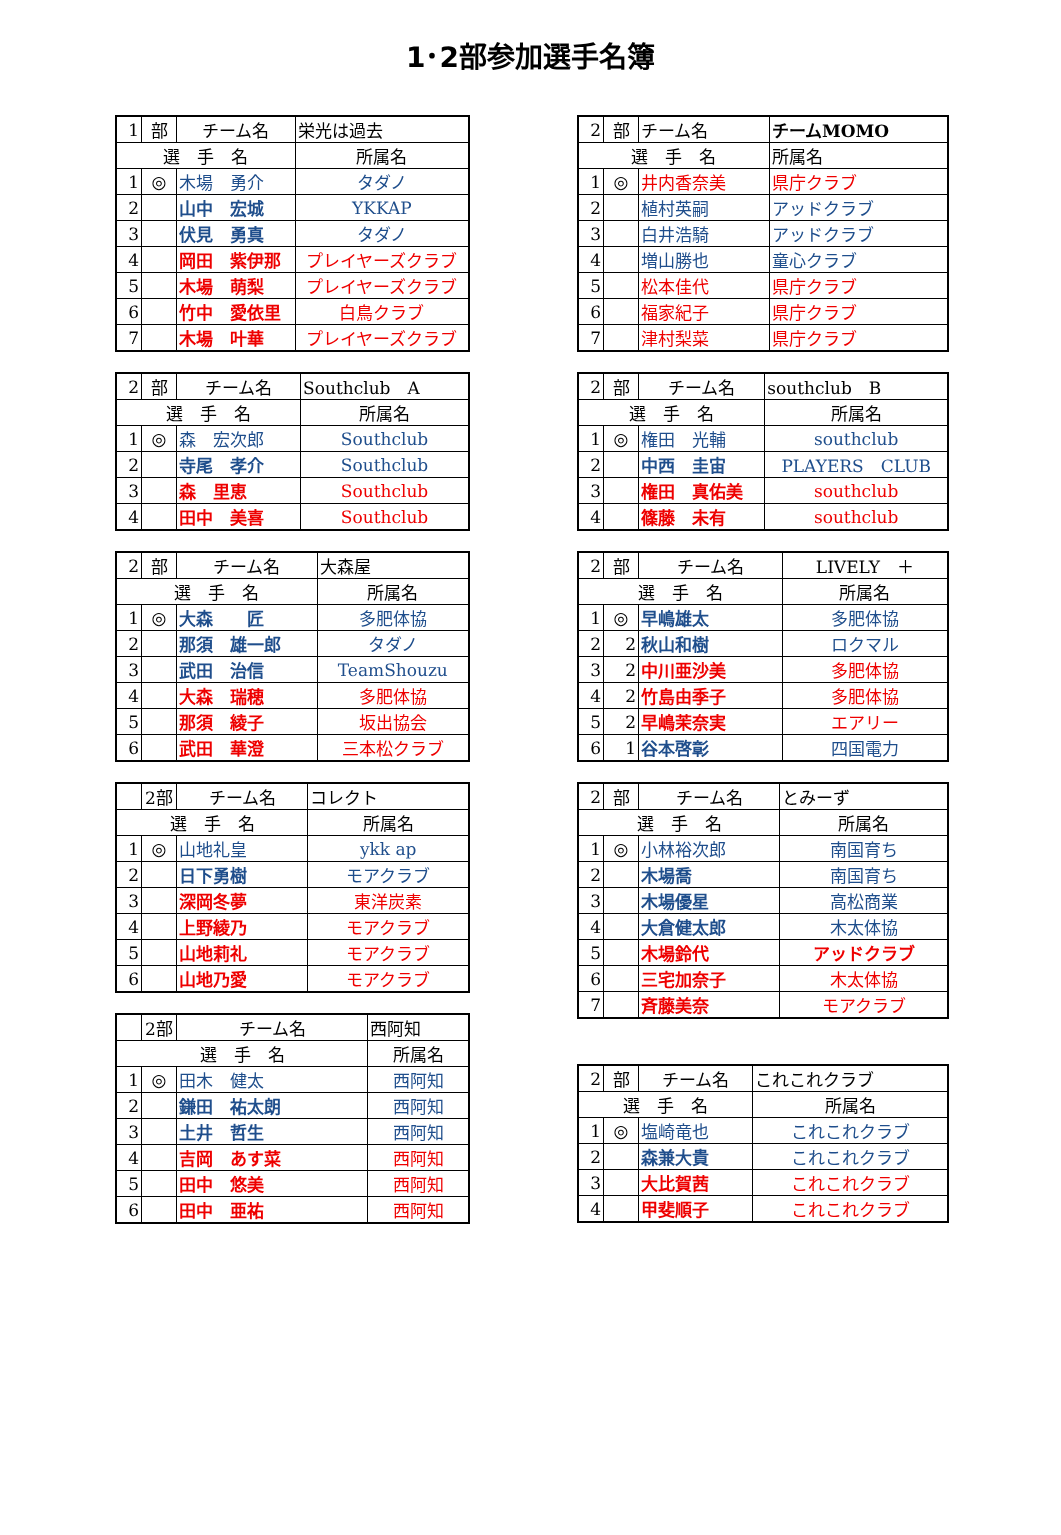1･2部参加選手名簿
| 1 | 部 | チーム名 | 栄光は過去 |
| --- | --- | --- | --- |
| 選 手 名 | | | 所属名 |
| 1 | ◎ | 木場 勇介 | タダノ |
| 2 | | 山中 宏城 | YKKAP |
| 3 | | 伏見 勇真 | タダノ |
| 4 | | 岡田 紫伊那 | プレイヤーズクラブ |
| 5 | | 木場 萌梨 | プレイヤーズクラブ |
| 6 | | 竹中 愛依里 | 白鳥クラブ |
| 7 | | 木場 叶華 | プレイヤーズクラブ |
| 2 | 部 | チーム名 | Southclub A |
| --- | --- | --- | --- |
| 選 手 名 | | | 所属名 |
| 1 | ◎ | 森 宏次郎 | Southclub |
| 2 | | 寺尾 孝介 | Southclub |
| 3 | | 森 里恵 | Southclub |
| 4 | | 田中 美喜 | Southclub |
| 2 | 部 | チーム名 | 大森屋 |
| --- | --- | --- | --- |
| 選 手 名 | | | 所属名 |
| 1 | ◎ | 大森 匠 | 多肥体協 |
| 2 | | 那須 雄一郎 | タダノ |
| 3 | | 武田 治信 | TeamShouzu |
| 4 | | 大森 瑞穂 | 多肥体協 |
| 5 | | 那須 綾子 | 坂出協会 |
| 6 | | 武田 華澄 | 三本松クラブ |
| | 2部 | チーム名 | コレクト |
| --- | --- | --- | --- |
| 選 手 名 | | | 所属名 |
| 1 | ◎ | 山地礼皇 | ykk ap |
| 2 | | 日下勇樹 | モアクラブ |
| 3 | | 深岡冬夢 | 東洋炭素 |
| 4 | | 上野綾乃 | モアクラブ |
| 5 | | 山地莉礼 | モアクラブ |
| 6 | | 山地乃愛 | モアクラブ |
| | 2部 | チーム名 | 西阿知 |
| --- | --- | --- | --- |
| 選 手 名 | | | 所属名 |
| 1 | ◎ | 田木 健太 | 西阿知 |
| 2 | | 鎌田 祐太朗 | 西阿知 |
| 3 | | 土井 哲生 | 西阿知 |
| 4 | | 吉岡 あす菜 | 西阿知 |
| 5 | | 田中 悠美 | 西阿知 |
| 6 | | 田中 亜祐 | 西阿知 |
| 2 | 部 | チーム名 | チームMOMO |
| --- | --- | --- | --- |
| 選 手 名 | | | 所属名 |
| 1 | ◎ | 井内香奈美 | 県庁クラブ |
| 2 | | 植村英嗣 | アッドクラブ |
| 3 | | 白井浩騎 | アッドクラブ |
| 4 | | 増山勝也 | 童心クラブ |
| 5 | | 松本佳代 | 県庁クラブ |
| 6 | | 福家紀子 | 県庁クラブ |
| 7 | | 津村梨菜 | 県庁クラブ |
| 2 | 部 | チーム名 | southclub B |
| --- | --- | --- | --- |
| 選 手 名 | | | 所属名 |
| 1 | ◎ | 権田 光輔 | southclub |
| 2 | | 中西 圭宙 | PLAYERS CLUB |
| 3 | | 権田 真佑美 | southclub |
| 4 | | 篠藤 未有 | southclub |
| 2 | 部 | チーム名 | LIVELY ＋ |
| --- | --- | --- | --- |
| 選 手 名 | | | 所属名 |
| 1 | ◎ | 早嶋雄太 | 多肥体協 |
| 2 | 2 | 秋山和樹 | ロクマル |
| 3 | 2 | 中川亜沙美 | 多肥体協 |
| 4 | 2 | 竹島由季子 | 多肥体協 |
| 5 | 2 | 早嶋茉奈実 | エアリー |
| 6 | 1 | 谷本啓彰 | 四国電力 |
| 2 | 部 | チーム名 | とみーず |
| --- | --- | --- | --- |
| 選 手 名 | | | 所属名 |
| 1 | ◎ | 小林裕次郎 | 南国育ち |
| 2 | | 木場喬 | 南国育ち |
| 3 | | 木場優星 | 高松商業 |
| 4 | | 大倉健太郎 | 木太体協 |
| 5 | | 木場鈴代 | アッドクラブ |
| 6 | | 三宅加奈子 | 木太体協 |
| 7 | | 斉藤美奈 | モアクラブ |
| 2 | 部 | チーム名 | これこれクラブ |
| --- | --- | --- | --- |
| 選 手 名 | | | 所属名 |
| 1 | ◎ | 塩崎竜也 | これこれクラブ |
| 2 | | 森兼大貴 | これこれクラブ |
| 3 | | 大比賀茜 | これこれクラブ |
| 4 | | 甲斐順子 | これこれクラブ |